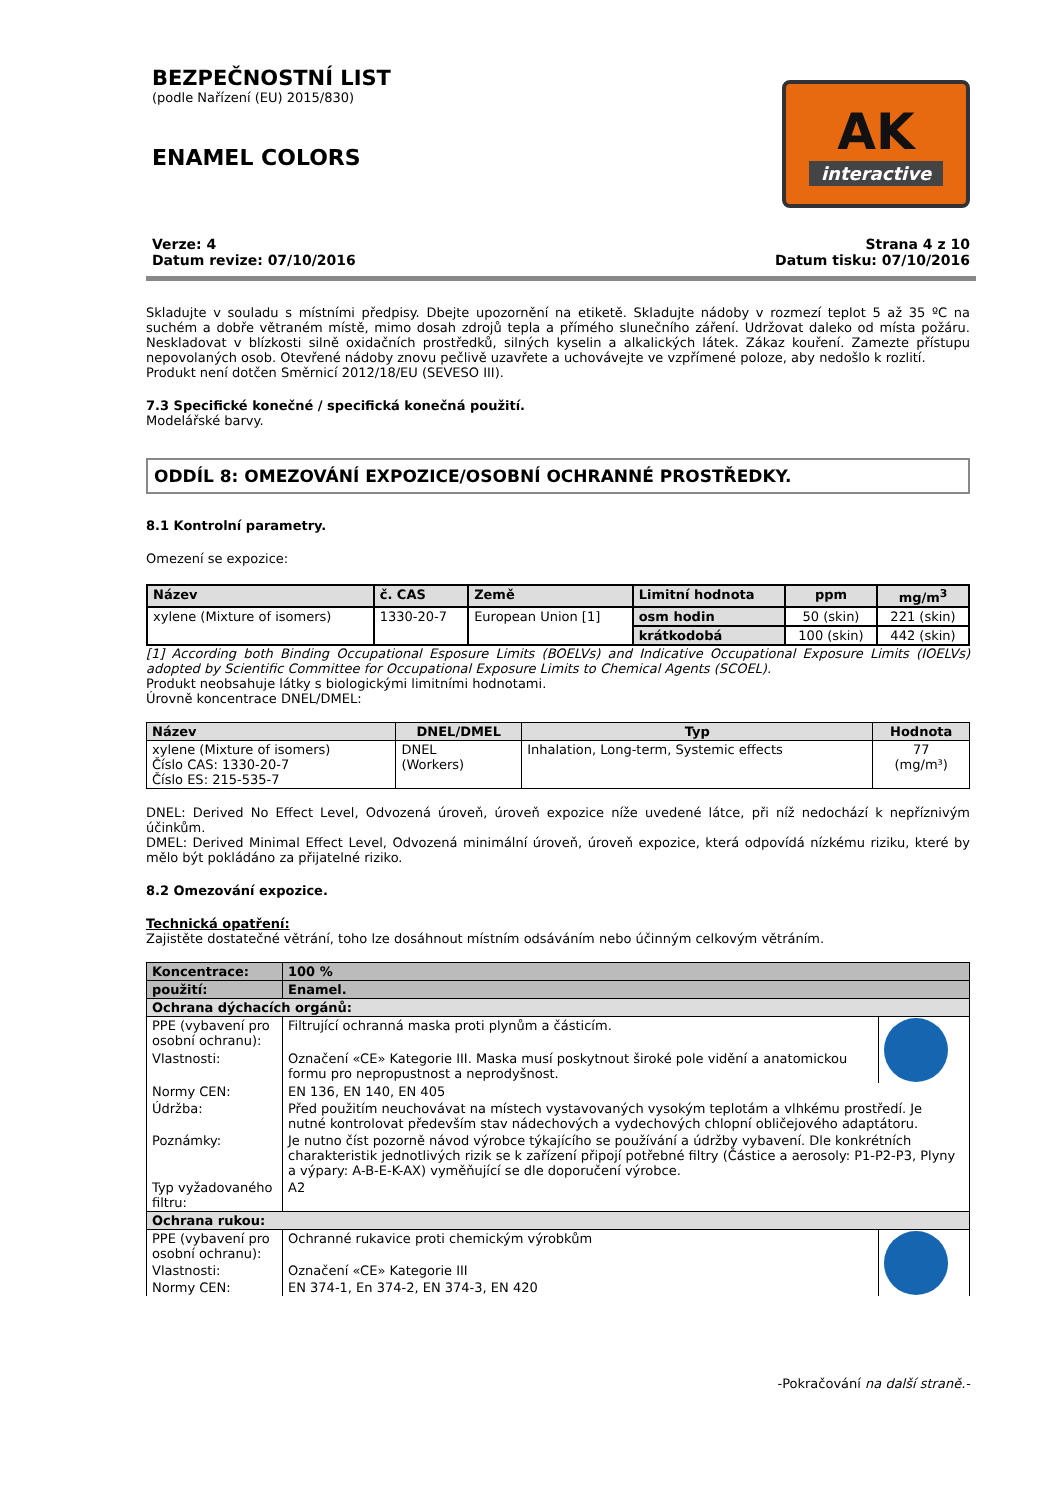BEZPEČNOSTNÍ LIST
(podle Nařízení (EU) 2015/830)
ENAMEL COLORS
AK
interactive
Verze: 4
Datum revize: 07/10/2016
Strana 4 z 10
Datum tisku: 07/10/2016
Skladujte v souladu s místními předpisy. Dbejte upozornění na etiketě. Skladujte nádoby v rozmezí teplot 5 až 35 ºC na suchém a dobře větraném místě, mimo dosah zdrojů tepla a přímého slunečního záření. Udržovat daleko od místa požáru. Neskladovat v blízkosti silně oxidačních prostředků, silných kyselin a alkalických látek. Zákaz kouření. Zamezte přístupu nepovolaných osob. Otevřené nádoby znovu pečlivě uzavřete a uchovávejte ve vzpřímené poloze, aby nedošlo k rozlití.
Produkt není dotčen Směrnicí 2012/18/EU (SEVESO III).
7.3 Specifické konečné / specifická konečná použití.
Modelářské barvy.
ODDÍL 8: OMEZOVÁNÍ EXPOZICE/OSOBNÍ OCHRANNÉ PROSTŘEDKY.
8.1 Kontrolní parametry.
Omezení se expozice:
| Název | č. CAS | Země | Limitní hodnota | ppm | mg/m<sup>3</sup> |
| --- | --- | --- | --- | --- | --- |
| xylene (Mixture of isomers) | 1330-20-7 | European Union [1] | osm hodin | 50 (skin) | 221 (skin) |
| | | | krátkodobá | 100 (skin) | 442 (skin) |
[1] According both Binding Occupational Esposure Limits (BOELVs) and Indicative Occupational Exposure Limits (IOELVs) adopted by Scientific Committee for Occupational Exposure Limits to Chemical Agents (SCOEL).
Produkt neobsahuje látky s biologickými limitními hodnotami.
Úrovně koncentrace DNEL/DMEL:
| Název | DNEL/DMEL | Typ | Hodnota |
| --- | --- | --- | --- |
| xylene (Mixture of isomers) Číslo CAS: 1330-20-7 Číslo ES: 215-535-7 | DNEL (Workers) | Inhalation, Long-term, Systemic effects | 77 (mg/m³) |
DNEL: Derived No Effect Level, Odvozená úroveň, úroveň expozice níže uvedené látce, při níž nedochází k nepříznivým účinkům.
DMEL: Derived Minimal Effect Level, Odvozená minimální úroveň, úroveň expozice, která odpovídá nízkému riziku, které by mělo být pokládáno za přijatelné riziko.
8.2 Omezování expozice.
Technická opatření:
Zajistěte dostatečné větrání, toho lze dosáhnout místním odsáváním nebo účinným celkovým větráním.
| Koncentrace: | 100 % | |
| použití: | Enamel. | |
| Ochrana dýchacích orgánů: | | |
| PPE (vybavení pro osobní ochranu): | Filtrující ochranná maska proti plynům a částicím. | |
| Vlastnosti: | Označení «CE» Kategorie III. Maska musí poskytnout široké pole vidění a anatomickou formu pro nepropustnost a neprodyšnost. | |
| Normy CEN: | EN 136, EN 140, EN 405 | |
| Údržba: | Před použitím neuchovávat na místech vystavovaných vysokým teplotám a vlhkému prostředí. Je nutné kontrolovat především stav nádechových a vydechových chlopní obličejového adaptátoru. | |
| Poznámky: | Je nutno číst pozorně návod výrobce týkajícího se používání a údržby vybavení. Dle konkrétních charakteristik jednotlivých rizik se k zařízení připojí potřebné filtry (Částice a aerosoly: P1-P2-P3, Plyny a výpary: A-B-E-K-AX) vyměňující se dle doporučení výrobce. | |
| Typ vyžadovaného filtru: | A2 | |
| Ochrana rukou: | | |
| PPE (vybavení pro osobní ochranu): | Ochranné rukavice proti chemickým výrobkům | |
| Vlastnosti: | Označení «CE» Kategorie III | |
| Normy CEN: | EN 374-1, En 374-2, EN 374-3, EN 420 | |
-Pokračování na další straně.-